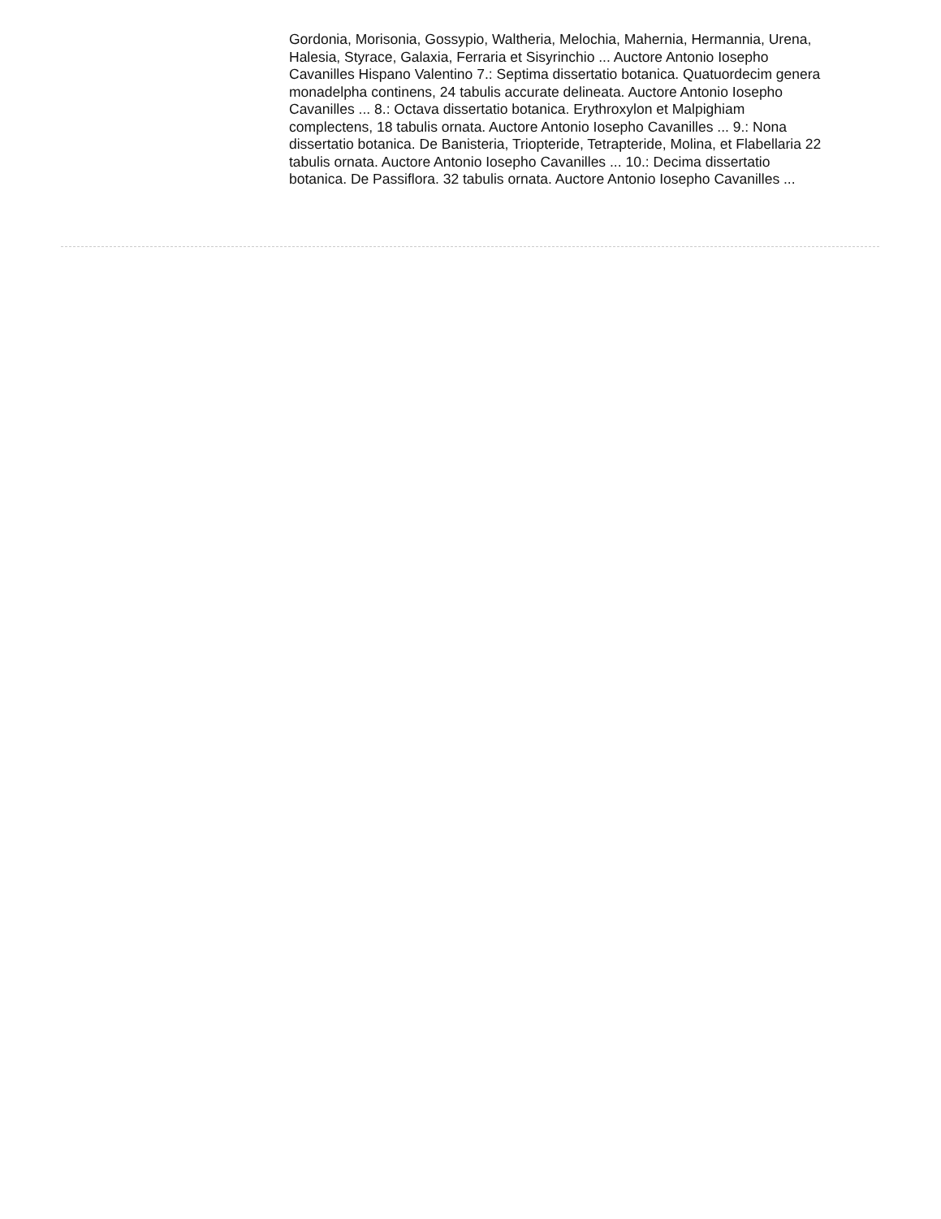Gordonia, Morisonia, Gossypio, Waltheria, Melochia, Mahernia, Hermannia, Urena, Halesia, Styrace, Galaxia, Ferraria et Sisyrinchio ... Auctore Antonio Iosepho Cavanilles Hispano Valentino 7.: Septima dissertatio botanica. Quatuordecim genera monadelpha continens, 24 tabulis accurate delineata. Auctore Antonio Iosepho Cavanilles ... 8.: Octava dissertatio botanica. Erythroxylon et Malpighiam complectens, 18 tabulis ornata. Auctore Antonio Iosepho Cavanilles ... 9.: Nona dissertatio botanica. De Banisteria, Triopteride, Tetrapteride, Molina, et Flabellaria 22 tabulis ornata. Auctore Antonio Iosepho Cavanilles ... 10.: Decima dissertatio botanica. De Passiflora. 32 tabulis ornata. Auctore Antonio Iosepho Cavanilles ...